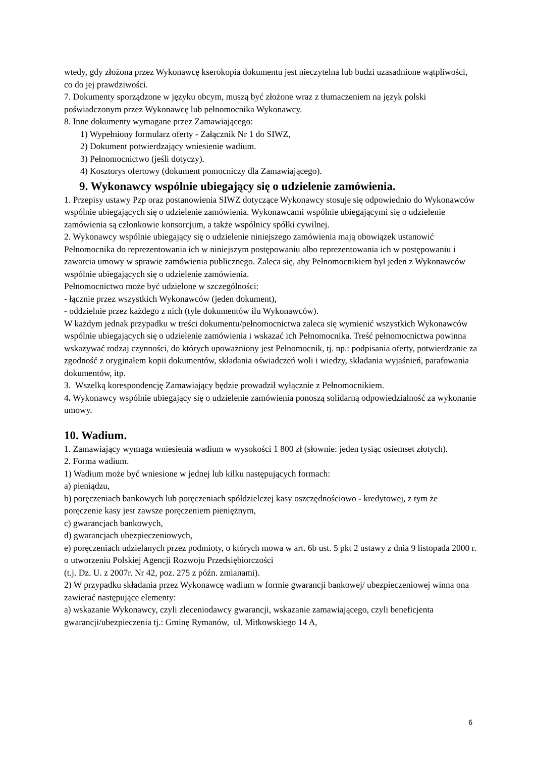wtedy, gdy złożona przez Wykonawcę kserokopia dokumentu jest nieczytelna lub budzi uzasadnione wątpliwości, co do jej prawdziwości.
7. Dokumenty sporządzone w języku obcym, muszą być złożone wraz z tłumaczeniem na język polski poświadczonym przez Wykonawcę lub pełnomocnika Wykonawcy.
8. Inne dokumenty wymagane przez Zamawiającego:
1) Wypełniony formularz oferty - Załącznik Nr 1 do SIWZ,
2) Dokument potwierdzający wniesienie wadium.
3) Pełnomocnictwo (jeśli dotyczy).
4) Kosztorys ofertowy (dokument pomocniczy dla Zamawiającego).
9. Wykonawcy wspólnie ubiegający się o udzielenie zamówienia.
1. Przepisy ustawy Pzp oraz postanowienia SIWZ dotyczące Wykonawcy stosuje się odpowiednio do Wykonawców wspólnie ubiegających się o udzielenie zamówienia. Wykonawcami wspólnie ubiegającymi się o udzielenie zamówienia są członkowie konsorcjum, a także wspólnicy spółki cywilnej.
2. Wykonawcy wspólnie ubiegający się o udzielenie niniejszego zamówienia mają obowiązek ustanowić Pełnomocnika do reprezentowania ich w niniejszym postępowaniu albo reprezentowania ich w postępowaniu i zawarcia umowy w sprawie zamówienia publicznego. Zaleca się, aby Pełnomocnikiem był jeden z Wykonawców wspólnie ubiegających się o udzielenie zamówienia.
Pełnomocnictwo może być udzielone w szczególności:
- łącznie przez wszystkich Wykonawców (jeden dokument),
- oddzielnie przez każdego z nich (tyle dokumentów ilu Wykonawców).
W każdym jednak przypadku w treści dokumentu/pełnomocnictwa zaleca się wymienić wszystkich Wykonawców wspólnie ubiegających się o udzielenie zamówienia i wskazać ich Pełnomocnika. Treść pełnomocnictwa powinna wskazywać rodzaj czynności, do których upoważniony jest Pełnomocnik, tj. np.: podpisania oferty, potwierdzanie za zgodność z oryginałem kopii dokumentów, składania oświadczeń woli i wiedzy, składania wyjaśnień, parafowania dokumentów, itp.
3. Wszelką korespondencję Zamawiający będzie prowadził wyłącznie z Pełnomocnikiem.
4. Wykonawcy wspólnie ubiegający się o udzielenie zamówienia ponoszą solidarną odpowiedzialność za wykonanie umowy.
10. Wadium.
1. Zamawiający wymaga wniesienia wadium w wysokości 1 800 zł (słownie: jeden tysiąc osiemset złotych).
2. Forma wadium.
1) Wadium może być wniesione w jednej lub kilku następujących formach:
a) pieniądzu,
b) poręczeniach bankowych lub poręczeniach spółdzielczej kasy oszczędnościowo - kredytowej, z tym że poręczenie kasy jest zawsze poręczeniem pieniężnym,
c) gwarancjach bankowych,
d) gwarancjach ubezpieczeniowych,
e) poręczeniach udzielanych przez podmioty, o których mowa w art. 6b ust. 5 pkt 2 ustawy z dnia 9 listopada 2000 r. o utworzeniu Polskiej Agencji Rozwoju Przedsiębiorczości
(t.j. Dz. U. z 2007r. Nr 42, poz. 275 z późn. zmianami).
2) W przypadku składania przez Wykonawcę wadium w formie gwarancji bankowej/ ubezpieczeniowej winna ona zawierać następujące elementy:
a) wskazanie Wykonawcy, czyli zleceniodawcy gwarancji, wskazanie zamawiającego, czyli beneficjenta gwarancji/ubezpieczenia tj.: Gminę Rymanów, ul. Mitkowskiego 14 A,
6